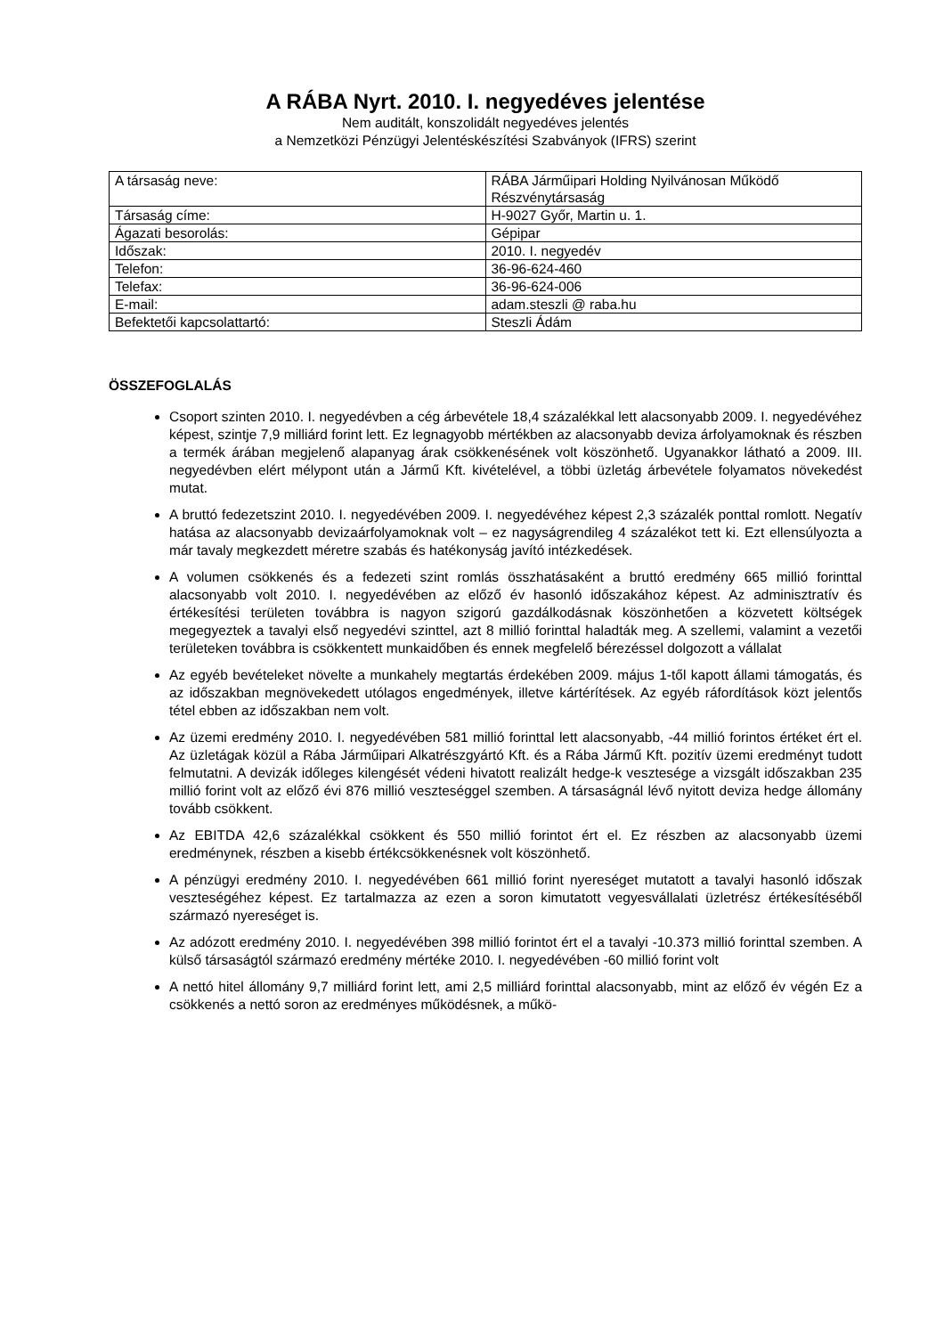A RÁBA Nyrt. 2010. I. negyedéves jelentése
Nem auditált, konszolidált negyedéves jelentés
a Nemzetközi Pénzügyi Jelentéskészítési Szabványok (IFRS) szerint
| A társaság neve: | RÁBA Járműipari Holding Nyilvánosan Működő Részvénytársaság |
| Társaság címe: | H-9027 Győr, Martin u. 1. |
| Ágazati besorolás: | Gépipar |
| Időszak: | 2010. I. negyedév |
| Telefon: | 36-96-624-460 |
| Telefax: | 36-96-624-006 |
| E-mail: | adam.steszli @ raba.hu |
| Befektetői kapcsolattartó: | Steszli Ádám |
ÖSSZEFOGLALÁS
Csoport szinten 2010. I. negyedévben a cég árbevétele 18,4 százalékkal lett alacsonyabb 2009. I. negyedévéhez képest, szintje 7,9 milliárd forint lett. Ez legnagyobb mértékben az alacsonyabb deviza árfolyamoknak és részben a termék árában megjelenő alapanyag árak csökkenésének volt köszönhető. Ugyanakkor látható a 2009. III. negyedévben elért mélypont után a Jármű Kft. kivételével, a többi üzletág árbevétele folyamatos növekedést mutat.
A bruttó fedezetszint 2010. I. negyedévében 2009. I. negyedévéhez képest 2,3 százalék ponttal romlott. Negatív hatása az alacsonyabb devizaárfolyamoknak volt – ez nagyságrendileg 4 százalékot tett ki. Ezt ellensúlyozta a már tavaly megkezdett méretre szabás és hatékonyság javító intézkedések.
A volumen csökkenés és a fedezeti szint romlás összhatásaként a bruttó eredmény 665 millió forinttal alacsonyabb volt 2010. I. negyedévében az előző év hasonló időszakához képest. Az adminisztratív és értékesítési területen továbbra is nagyon szigorú gazdálkodásnak köszönhetően a közvetett költségek megegyeztek a tavalyi első negyedévi szinttel, azt 8 millió forinttal haladták meg. A szellemi, valamint a vezetői területeken továbbra is csökkentett munkaidőben és ennek megfelelő bérezéssel dolgozott a vállalat
Az egyéb bevételeket növelte a munkahely megtartás érdekében 2009. május 1-től kapott állami támogatás, és az időszakban megnövekedett utólagos engedmények, illetve kártérítések. Az egyéb ráfordítások közt jelentős tétel ebben az időszakban nem volt.
Az üzemi eredmény 2010. I. negyedévében 581 millió forinttal lett alacsonyabb, -44 millió forintos értéket ért el. Az üzletágak közül a Rába Járműipari Alkatrészgyártó Kft. és a Rába Jármű Kft. pozitív üzemi eredményt tudott felmutatni. A devizák időleges kilengését védeni hivatott realizált hedge-k vesztesége a vizsgált időszakban 235 millió forint volt az előző évi 876 millió veszteséggel szemben. A társaságnál lévő nyitott deviza hedge állomány tovább csökkent.
Az EBITDA 42,6 százalékkal csökkent és 550 millió forintot ért el. Ez részben az alacsonyabb üzemi eredménynek, részben a kisebb értékcsökkenésnek volt köszönhető.
A pénzügyi eredmény 2010. I. negyedévében 661 millió forint nyereséget mutatott a tavalyi hasonló időszak veszteségéhez képest. Ez tartalmazza az ezen a soron kimutatott vegyesvállalati üzletrész értékesítéséből származó nyereséget is.
Az adózott eredmény 2010. I. negyedévében 398 millió forintot ért el a tavalyi -10.373 millió forinttal szemben. A külső társaságtól származó eredmény mértéke 2010. I. negyedévében -60 millió forint volt
A nettó hitel állomány 9,7 milliárd forint lett, ami 2,5 milliárd forinttal alacsonyabb, mint az előző év végén Ez a csökkenés a nettó soron az eredményes működésnek, a műkö-